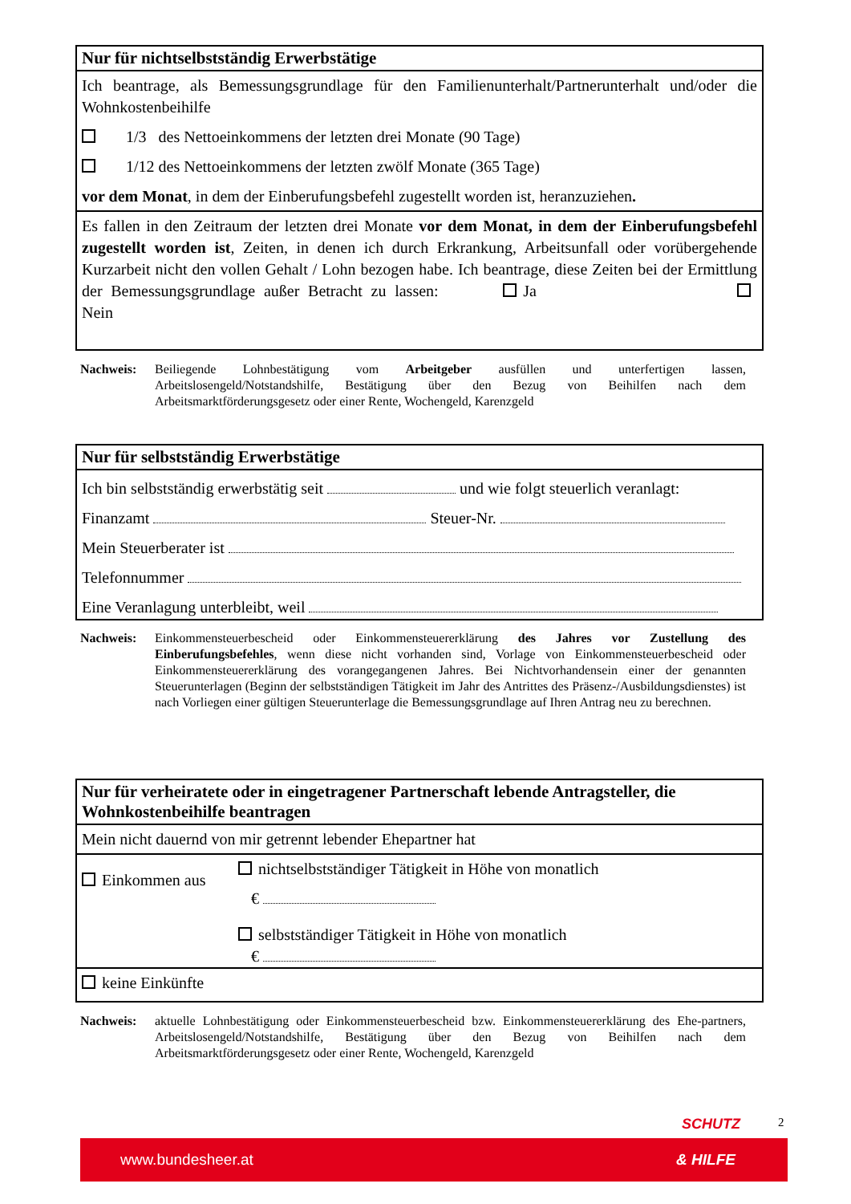Nur für nichtselbstständig Erwerbstätige
Ich beantrage, als Bemessungsgrundlage für den Familienunterhalt/Partnerunterhalt und/oder die Wohnkostenbeihilfe
1/3 des Nettoeinkommens der letzten drei Monate (90 Tage)
1/12 des Nettoeinkommens der letzten zwölf Monate (365 Tage)
vor dem Monat, in dem der Einberufungsbefehl zugestellt worden ist, heranzuziehen.
Es fallen in den Zeitraum der letzten drei Monate vor dem Monat, in dem der Einberufungsbefehl zugestellt worden ist, Zeiten, in denen ich durch Erkrankung, Arbeitsunfall oder vorübergehende Kurzarbeit nicht den vollen Gehalt / Lohn bezogen habe. Ich beantrage, diese Zeiten bei der Ermittlung der Bemessungsgrundlage außer Betracht zu lassen: Ja Nein
Nachweis: Beiliegende Lohnbestätigung vom Arbeitgeber ausfüllen und unterfertigen lassen, Arbeitslosengeld/Notstandshilfe, Bestätigung über den Bezug von Beihilfen nach dem Arbeitsmarktförderungsgesetz oder einer Rente, Wochengeld, Karenzgeld
Nur für selbstständig Erwerbstätige
Ich bin selbstständig erwerbstätig seit und wie folgt steuerlich veranlagt:
Finanzamt Steuer-Nr.
Mein Steuerberater ist
Telefonnummer
Eine Veranlagung unterbleibt, weil
Nachweis: Einkommensteuerbescheid oder Einkommensteuererklärung des Jahres vor Zustellung des Einberufungsbefehles, wenn diese nicht vorhanden sind, Vorlage von Einkommensteuerbescheid oder Einkommensteuererklärung des vorangegangenen Jahres. Bei Nichtvorhandensein einer der genannten Steuerunterlagen (Beginn der selbstständigen Tätigkeit im Jahr des Antrittes des Präsenz-/Ausbildungsdienstes) ist nach Vorliegen einer gültigen Steuerunterlage die Bemessungsgrundlage auf Ihren Antrag neu zu berechnen.
Nur für verheiratete oder in eingetragener Partnerschaft lebende Antragsteller, die Wohnkostenbeihilfe beantragen
Mein nicht dauernd von mir getrennt lebender Ehepartner hat
Einkommen aus
nichtselbstständiger Tätigkeit in Höhe von monatlich
€
selbstständiger Tätigkeit in Höhe von monatlich
€
keine Einkünfte
Nachweis: aktuelle Lohnbestätigung oder Einkommensteuerbescheid bzw. Einkommensteuererklärung des Ehe-partners, Arbeitslosengeld/Notstandshilfe, Bestätigung über den Bezug von Beihilfen nach dem Arbeitsmarktförderungsgesetz oder einer Rente, Wochengeld, Karenzgeld
SCHUTZ 2
www.bundesheer.at & HILFE